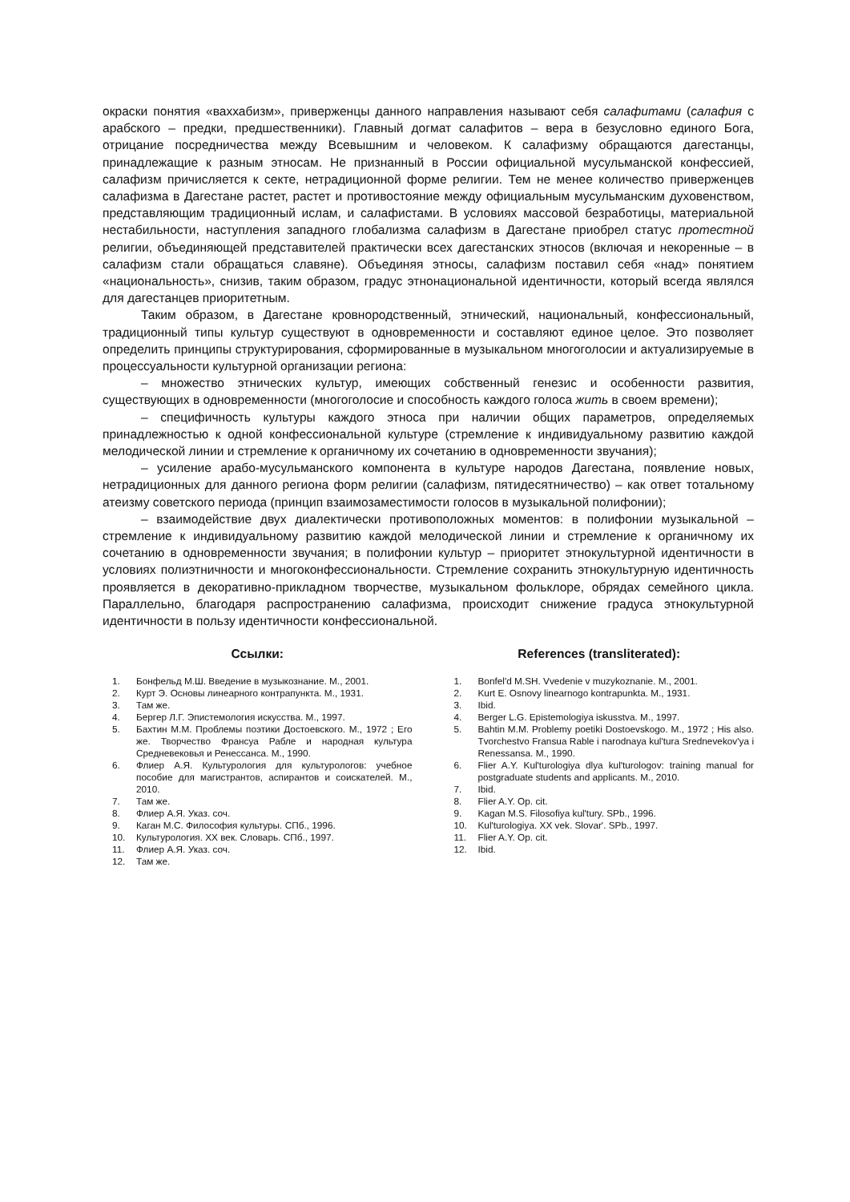окраски понятия «ваххабизм», приверженцы данного направления называют себя салафитами (салафия с арабского – предки, предшественники). Главный догмат салафитов – вера в безусловно единого Бога, отрицание посредничества между Всевышним и человеком. К салафизму обращаются дагестанцы, принадлежащие к разным этносам. Не признанный в России официальной мусульманской конфессией, салафизм причисляется к секте, нетрадиционной форме религии. Тем не менее количество приверженцев салафизма в Дагестане растет, растет и противостояние между официальным мусульманским духовенством, представляющим традиционный ислам, и салафистами. В условиях массовой безработицы, материальной нестабильности, наступления западного глобализма салафизм в Дагестане приобрел статус протестной религии, объединяющей представителей практически всех дагестанских этносов (включая и некоренные – в салафизм стали обращаться славяне). Объединяя этносы, салафизм поставил себя «над» понятием «национальность», снизив, таким образом, градус этнонациональной идентичности, который всегда являлся для дагестанцев приоритетным.
Таким образом, в Дагестане кровнородственный, этнический, национальный, конфессиональный, традиционный типы культур существуют в одновременности и составляют единое целое. Это позволяет определить принципы структурирования, сформированные в музыкальном многоголосии и актуализируемые в процессуальности культурной организации региона:
– множество этнических культур, имеющих собственный генезис и особенности развития, существующих в одновременности (многоголосие и способность каждого голоса жить в своем времени);
– специфичность культуры каждого этноса при наличии общих параметров, определяемых принадлежностью к одной конфессиональной культуре (стремление к индивидуальному развитию каждой мелодической линии и стремление к органичному их сочетанию в одновременности звучания);
– усиление арабо-мусульманского компонента в культуре народов Дагестана, появление новых, нетрадиционных для данного региона форм религии (салафизм, пятидесятничество) – как ответ тотальному атеизму советского периода (принцип взаимозаместимости голосов в музыкальной полифонии);
– взаимодействие двух диалектически противоположных моментов: в полифонии музыкальной – стремление к индивидуальному развитию каждой мелодической линии и стремление к органичному их сочетанию в одновременности звучания; в полифонии культур – приоритет этнокультурной идентичности в условиях полиэтничности и многоконфессиональности. Стремление сохранить этнокультурную идентичность проявляется в декоративно-прикладном творчестве, музыкальном фольклоре, обрядах семейного цикла. Параллельно, благодаря распространению салафизма, происходит снижение градуса этнокультурной идентичности в пользу идентичности конфессиональной.
Ссылки:
1. Бонфельд М.Ш. Введение в музыкознание. М., 2001.
2. Курт Э. Основы линеарного контрапункта. М., 1931.
3. Там же.
4. Бергер Л.Г. Эпистемология искусства. М., 1997.
5. Бахтин М.М. Проблемы поэтики Достоевского. М., 1972 ; Его же. Творчество Франсуа Рабле и народная культура Средневековья и Ренессанса. М., 1990.
6. Флиер А.Я. Культурология для культурологов: учебное пособие для магистрантов, аспирантов и соискателей. М., 2010.
7. Там же.
8. Флиер А.Я. Указ. соч.
9. Каган М.С. Философия культуры. СПб., 1996.
10. Культурология. XX век. Словарь. СПб., 1997.
11. Флиер А.Я. Указ. соч.
12. Там же.
References (transliterated):
1. Bonfel'd M.SH. Vvedenie v muzykoznanie. M., 2001.
2. Kurt E. Osnovy linearnogo kontrapunkta. M., 1931.
3. Ibid.
4. Berger L.G. Epistemologiya iskusstva. M., 1997.
5. Bahtin M.M. Problemy poetiki Dostoevskogo. M., 1972 ; His also. Tvorchestvo Fransua Rable i narodnaya kul'tura Srednevekov'ya i Renessansa. M., 1990.
6. Flier A.Y. Kul'turologiya dlya kul'turologov: training manual for postgraduate students and applicants. M., 2010.
7. Ibid.
8. Flier A.Y. Op. cit.
9. Kagan M.S. Filosofiya kul'tury. SPb., 1996.
10. Kul'turologiya. XX vek. Slovar'. SPb., 1997.
11. Flier A.Y. Op. cit.
12. Ibid.